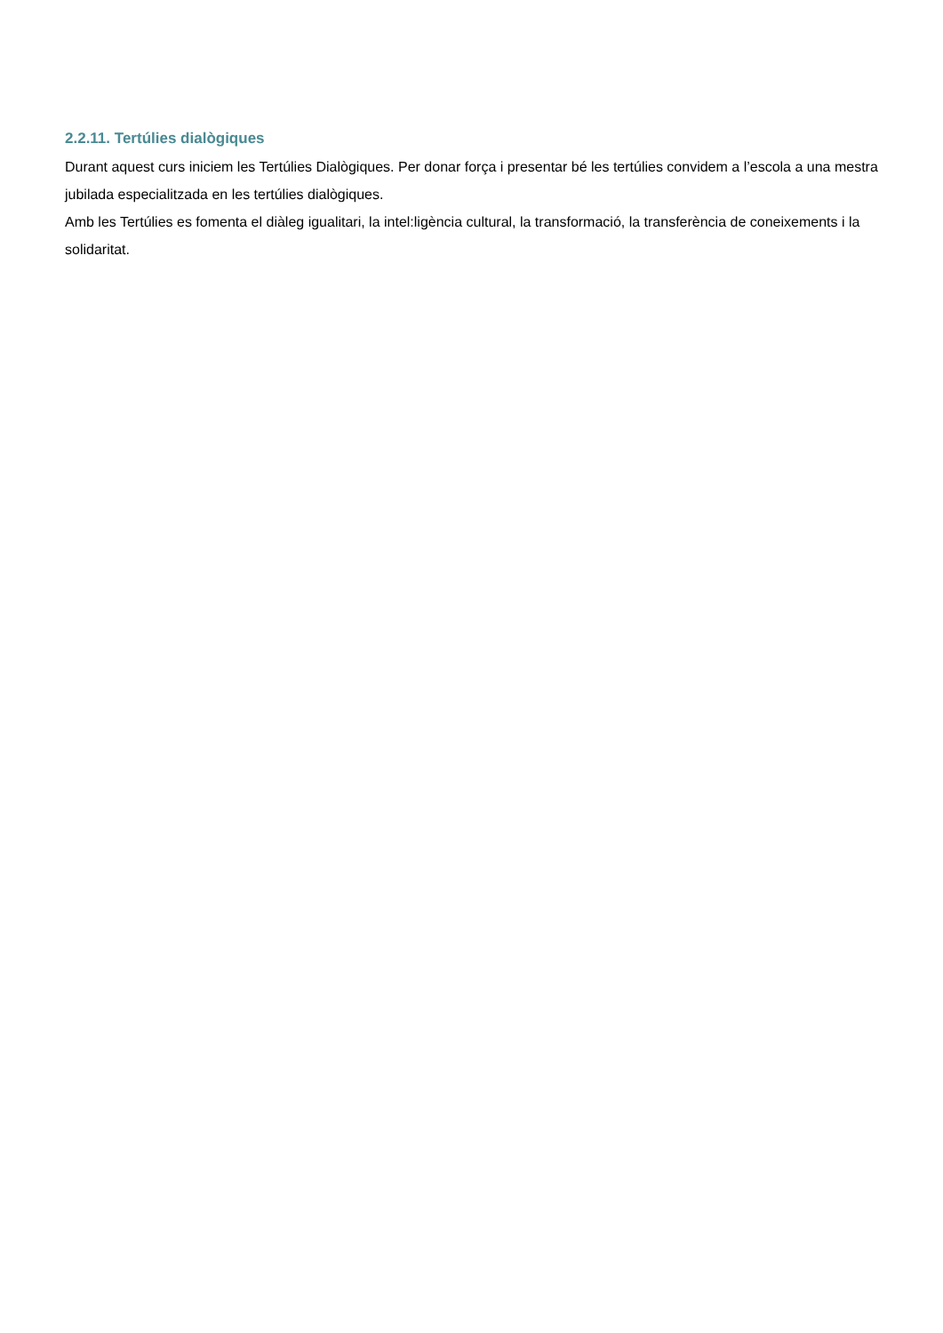2.2.11. Tertúlies dialògiques
Durant aquest curs iniciem les Tertúlies Dialògiques. Per donar força i presentar bé les tertúlies convidem a l’escola a una mestra jubilada especialitzada en les tertúlies dialògiques.
Amb les Tertúlies es fomenta el diàleg igualitari, la intel:ligència cultural, la transformació, la transferència de coneixements i la solidaritat.